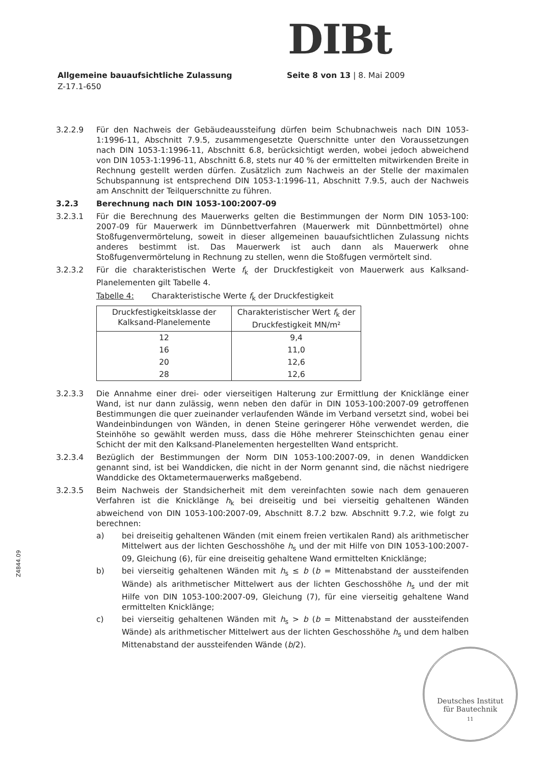DIBt
Allgemeine bauaufsichtliche Zulassung
Z-17.1-650
Seite 8 von 13 | 8. Mai 2009
3.2.2.9 Für den Nachweis der Gebäudeaussteifung dürfen beim Schubnachweis nach DIN 1053-1:1996-11, Abschnitt 7.9.5, zusammengesetzte Querschnitte unter den Voraussetzungen nach DIN 1053-1:1996-11, Abschnitt 6.8, berücksichtigt werden, wobei jedoch abweichend von DIN 1053-1:1996-11, Abschnitt 6.8, stets nur 40 % der ermittelten mitwirkenden Breite in Rechnung gestellt werden dürfen. Zusätzlich zum Nachweis an der Stelle der maximalen Schubspannung ist entsprechend DIN 1053-1:1996-11, Abschnitt 7.9.5, auch der Nachweis am Anschnitt der Teilquerschnitte zu führen.
3.2.3 Berechnung nach DIN 1053-100:2007-09
3.2.3.1 Für die Berechnung des Mauerwerks gelten die Bestimmungen der Norm DIN 1053-100: 2007-09 für Mauerwerk im Dünnbettverfahren (Mauerwerk mit Dünnbettmörtel) ohne Stoßfugenvermörtelung, soweit in dieser allgemeinen bauaufsichtlichen Zulassung nichts anderes bestimmt ist. Das Mauerwerk ist auch dann als Mauerwerk ohne Stoßfugenvermörtelung in Rechnung zu stellen, wenn die Stoßfugen vermörtelt sind.
3.2.3.2 Für die charakteristischen Werte f<sub>k</sub> der Druckfestigkeit von Mauerwerk aus Kalksand-Planelementen gilt Tabelle 4.
Tabelle 4: Charakteristische Werte f<sub>k</sub> der Druckfestigkeit
| Druckfestigkeitsklasse der Kalksand-Planelemente | Charakteristischer Wert f<sub>k</sub> der Druckfestigkeit MN/m² |
| --- | --- |
| 12 | 9,4 |
| 16 | 11,0 |
| 20 | 12,6 |
| 28 | 12,6 |
3.2.3.3 Die Annahme einer drei- oder vierseitigen Halterung zur Ermittlung der Knicklänge einer Wand, ist nur dann zulässig, wenn neben den dafür in DIN 1053-100:2007-09 getroffenen Bestimmungen die quer zueinander verlaufenden Wände im Verband versetzt sind, wobei bei Wandeinbindungen von Wänden, in denen Steine geringerer Höhe verwendet werden, die Steinhöhe so gewählt werden muss, dass die Höhe mehrerer Steinschichten genau einer Schicht der mit den Kalksand-Planelementen hergestellten Wand entspricht.
3.2.3.4 Bezüglich der Bestimmungen der Norm DIN 1053-100:2007-09, in denen Wanddicken genannt sind, ist bei Wanddicken, die nicht in der Norm genannt sind, die nächst niedrigere Wanddicke des Oktametermauerwerks maßgebend.
3.2.3.5 Beim Nachweis der Standsicherheit mit dem vereinfachten sowie nach dem genaueren Verfahren ist die Knicklänge h<sub>k</sub> bei dreiseitig und bei vierseitig gehaltenen Wänden abweichend von DIN 1053-100:2007-09, Abschnitt 8.7.2 bzw. Abschnitt 9.7.2, wie folgt zu berechnen:
a) bei dreiseitig gehaltenen Wänden (mit einem freien vertikalen Rand) als arithmetischer Mittelwert aus der lichten Geschosshöhe h<sub>s</sub> und der mit Hilfe von DIN 1053-100:2007-09, Gleichung (6), für eine dreiseitig gehaltene Wand ermittelten Knicklänge;
b) bei vierseitig gehaltenen Wänden mit h<sub>s</sub> ≤ b (b = Mittenabstand der aussteifenden Wände) als arithmetischer Mittelwert aus der lichten Geschosshöhe h<sub>s</sub> und der mit Hilfe von DIN 1053-100:2007-09, Gleichung (7), für eine vierseitig gehaltene Wand ermittelten Knicklänge;
c) bei vierseitig gehaltenen Wänden mit h<sub>s</sub> > b (b = Mittenabstand der aussteifenden Wände) als arithmetischer Mittelwert aus der lichten Geschosshöhe h<sub>s</sub> und dem halben Mittenabstand der aussteifenden Wände (b/2).
Z4844.09
Deutsches Institut
für Bautechnik
11